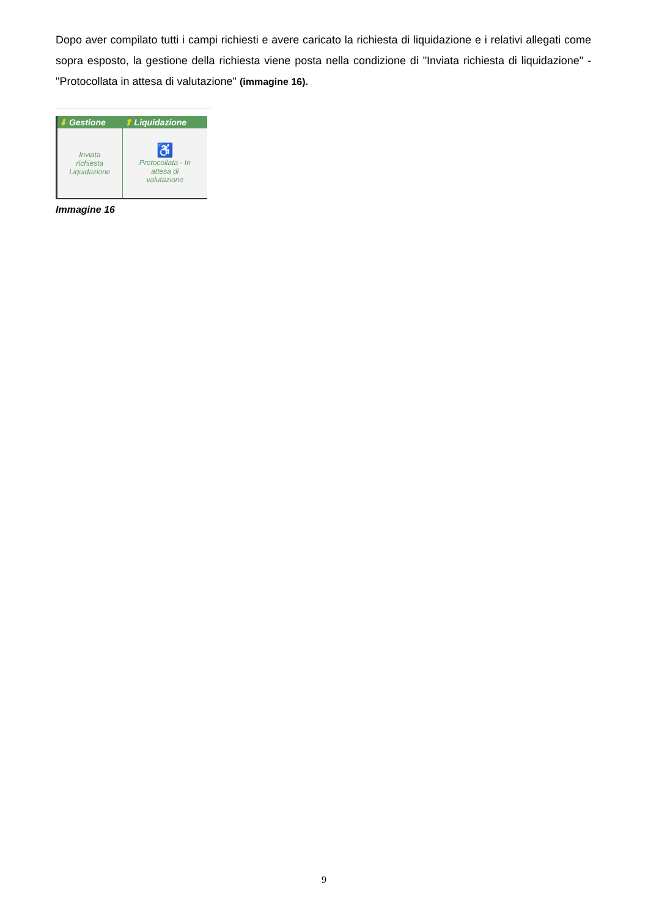Dopo aver compilato tutti i campi richiesti e avere caricato la richiesta di liquidazione e i relativi allegati come sopra esposto, la gestione della richiesta viene posta nella condizione di "Inviata richiesta di liquidazione" - "Protocollata in attesa di valutazione" (immagine 16).
| ⬇ Gestione | ⬆ Liquidazione |
| --- | --- |
| Inviata richiesta Liquidazione | ♿ Protocollata - In attesa di valutazione |
Immagine 16
9